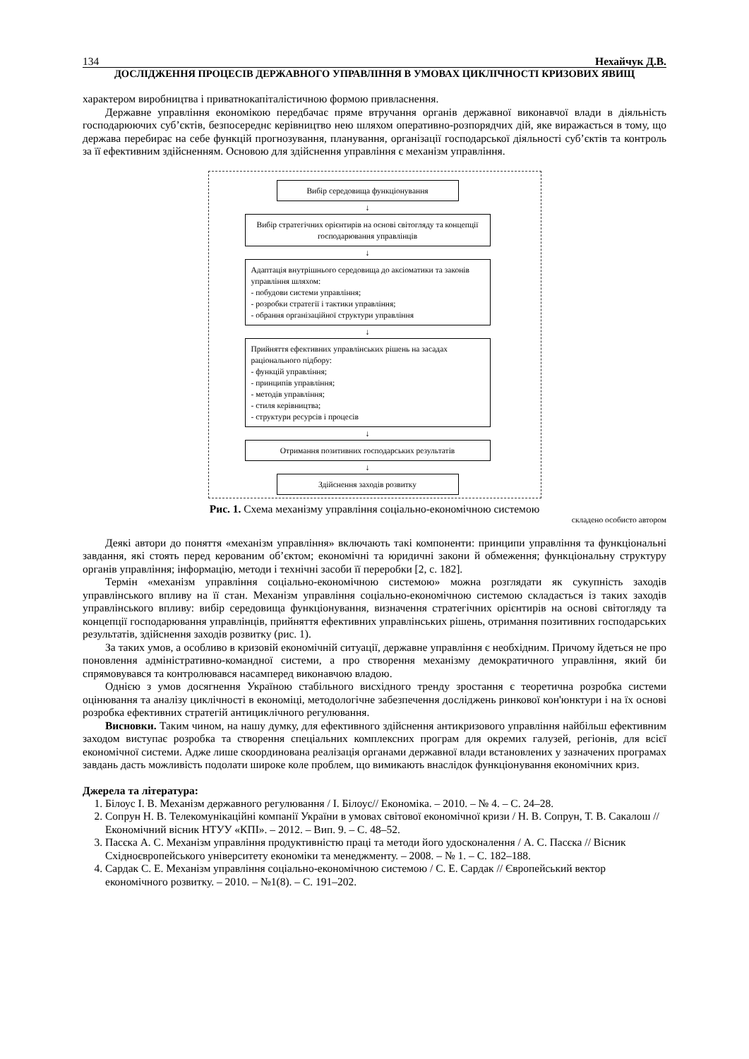134 Нехайчук Д.В.
ДОСЛІДЖЕННЯ ПРОЦЕСІВ ДЕРЖАВНОГО УПРАВЛІННЯ В УМОВАХ ЦИКЛІЧНОСТІ КРИЗОВИХ ЯВИЩ
характером виробництва і приватнокапіталістичною формою привласнення.
Державне управління економікою передбачає пряме втручання органів державної виконавчої влади в діяльність господарюючих суб’єктів, безпосереднє керівництво нею шляхом оперативно-розпорядчих дій, яке виражається в тому, що держава перебирає на себе функцій прогнозування, планування, організації господарської діяльності суб’єктів та контроль за її ефективним здійсненням. Основою для здійснення управління є механізм управління.
Вибір середовища функціонування
↓
Вибір стратегічних орієнтирів на основі світогляду та концепції господарювання управлінців
↓
Адаптація внутрішнього середовища до аксіоматики та законів управління шляхом:
- побудови системи управління;
- розробки стратегії і тактики управління;
- обрання організаційної структури управління
↓
Прийняття ефективних управлінських рішень на засадах раціонального підбору:
- функцій управління;
- принципів управління;
- методів управління;
- стиля керівництва;
- структури ресурсів і процесів
↓
Отримання позитивних господарських результатів
↓
Здійснення заходів розвитку
Рис. 1. Схема механізму управління соціально-економічною системою
складено особисто автором
Деякі автори до поняття «механізм управління» включають такі компоненти: принципи управління та функціональні завдання, які стоять перед керованим об’єктом; економічні та юридичні закони й обмеження; функціональну структуру органів управління; інформацію, методи і технічні засоби її переробки [2, с. 182].
Термін «механізм управління соціально-економічною системою» можна розглядати як сукупність заходів управлінського впливу на її стан. Механізм управління соціально-економічною системою складається із таких заходів управлінського впливу: вибір середовища функціонування, визначення стратегічних орієнтирів на основі світогляду та концепції господарювання управлінців, прийняття ефективних управлінських рішень, отримання позитивних господарських результатів, здійснення заходів розвитку (рис. 1).
За таких умов, а особливо в кризовій економічній ситуації, державне управління є необхідним. Причому йдеться не про поновлення адміністративно-командної системи, а про створення механізму демократичного управління, який би спрямовувався та контролювався насамперед виконавчою владою.
Однією з умов досягнення Україною стабільного висхідного тренду зростання є теоретична розробка системи оцінювання та аналізу циклічності в економіці, методологічне забезпечення досліджень ринкової кон'юнктури і на їх основі розробка ефективних стратегій антициклічного регулювання.
Висновки. Таким чином, на нашу думку, для ефективного здійснення антикризового управління найбільш ефективним заходом виступає розробка та створення спеціальних комплексних програм для окремих галузей, регіонів, для всієї економічної системи. Адже лише скоординована реалізація органами державної влади встановлених у зазначених програмах завдань дасть можливість подолати широке коле проблем, що вимикають внаслідок функціонування економічних криз.
Джерела та література:
1. Білоус І. В. Механізм державного регулювання / І. Білоус// Економіка. – 2010. – № 4. – С. 24–28.
2. Сопрун Н. В. Телекомунікаційні компанії України в умовах світової економічної кризи / Н. В. Сопрун, Т. В. Сакалош // Економічний вісник НТУУ «КПІ». – 2012. – Вип. 9. – С. 48–52.
3. Пасєка А. С. Механізм управління продуктивністю праці та методи його удосконалення / А. С. Пасєка // Вісник Східноєвропейського університету економіки та менеджменту. – 2008. – № 1. – С. 182–188.
4. Сардак С. Е. Механізм управління соціально-економічною системою / С. Е. Сардак // Європейський вектор економічного розвитку. – 2010. – №1(8). – С. 191–202.